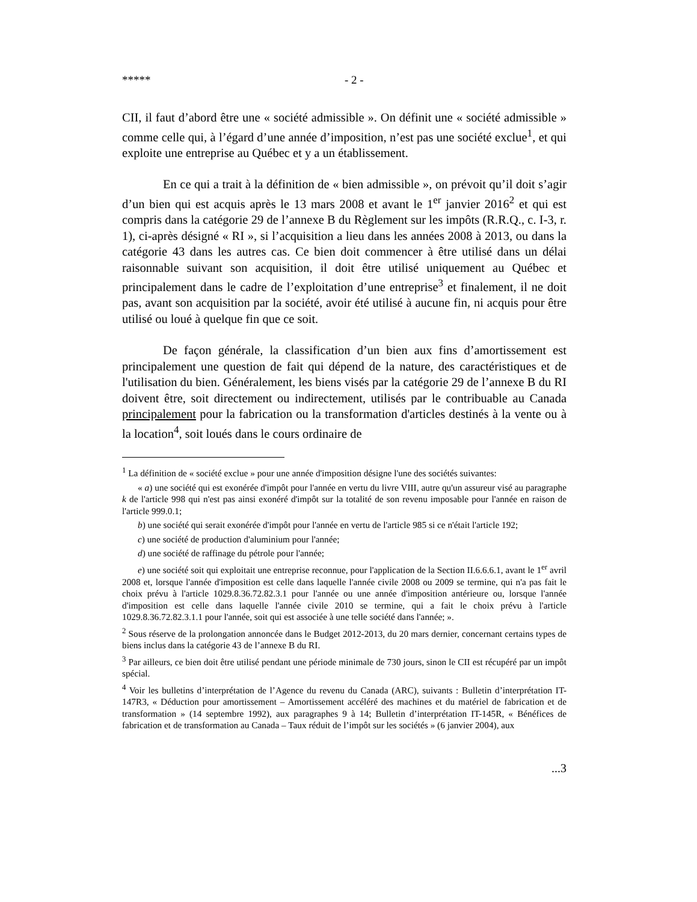***** - 2 -
CII, il faut d’abord être une « société admissible ». On définit une « société admissible » comme celle qui, à l’égard d’une année d’imposition, n’est pas une société exclue<sup>1</sup>, et qui exploite une entreprise au Québec et y a un établissement.
En ce qui a trait à la définition de « bien admissible », on prévoit qu’il doit s’agir d’un bien qui est acquis après le 13 mars 2008 et avant le 1<sup>er</sup> janvier 2016<sup>2</sup> et qui est compris dans la catégorie 29 de l’annexe B du Règlement sur les impôts (R.R.Q., c. I-3, r. 1), ci-après désigné « RI », si l’acquisition a lieu dans les années 2008 à 2013, ou dans la catégorie 43 dans les autres cas. Ce bien doit commencer à être utilisé dans un délai raisonnable suivant son acquisition, il doit être utilisé uniquement au Québec et principalement dans le cadre de l’exploitation d’une entreprise<sup>3</sup> et finalement, il ne doit pas, avant son acquisition par la société, avoir été utilisé à aucune fin, ni acquis pour être utilisé ou loué à quelque fin que ce soit.
De façon générale, la classification d’un bien aux fins d’amortissement est principalement une question de fait qui dépend de la nature, des caractéristiques et de l'utilisation du bien. Généralement, les biens visés par la catégorie 29 de l’annexe B du RI doivent être, soit directement ou indirectement, utilisés par le contribuable au Canada principalement pour la fabrication ou la transformation d'articles destinés à la vente ou à la location<sup>4</sup>, soit loués dans le cours ordinaire de
<sup>1</sup> La définition de « société exclue » pour une année d'imposition désigne l'une des sociétés suivantes:
« a) une société qui est exonérée d'impôt pour l'année en vertu du livre VIII, autre qu'un assureur visé au paragraphe k de l'article 998 qui n'est pas ainsi exonéré d'impôt sur la totalité de son revenu imposable pour l'année en raison de l'article 999.0.1;
b) une société qui serait exonérée d'impôt pour l'année en vertu de l'article 985 si ce n'était l'article 192;
c) une société de production d'aluminium pour l'année;
d) une société de raffinage du pétrole pour l'année;
e) une société soit qui exploitait une entreprise reconnue, pour l'application de la Section II.6.6.6.1, avant le 1<sup>er</sup> avril 2008 et, lorsque l'année d'imposition est celle dans laquelle l'année civile 2008 ou 2009 se termine, qui n'a pas fait le choix prévu à l'article 1029.8.36.72.82.3.1 pour l'année ou une année d'imposition antérieure ou, lorsque l'année d'imposition est celle dans laquelle l'année civile 2010 se termine, qui a fait le choix prévu à l'article 1029.8.36.72.82.3.1.1 pour l'année, soit qui est associée à une telle société dans l'année; ».
<sup>2</sup> Sous réserve de la prolongation annoncée dans le Budget 2012-2013, du 20 mars dernier, concernant certains types de biens inclus dans la catégorie 43 de l’annexe B du RI.
<sup>3</sup> Par ailleurs, ce bien doit être utilisé pendant une période minimale de 730 jours, sinon le CII est récupéré par un impôt spécial.
<sup>4</sup> Voir les bulletins d’interprétation de l’Agence du revenu du Canada (ARC), suivants : Bulletin d’interprétation IT-147R3, « Déduction pour amortissement – Amortissement accéléré des machines et du matériel de fabrication et de transformation » (14 septembre 1992), aux paragraphes 9 à 14; Bulletin d’interprétation IT-145R, « Bénéfices de fabrication et de transformation au Canada – Taux réduit de l’impôt sur les sociétés » (6 janvier 2004), aux
...3